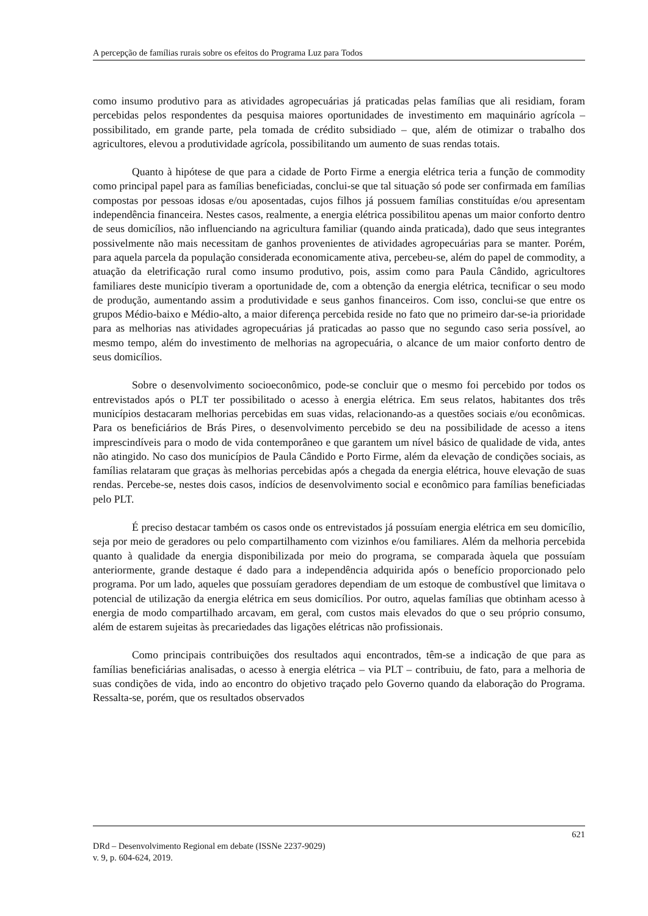A percepção de famílias rurais sobre os efeitos do Programa Luz para Todos
como insumo produtivo para as atividades agropecuárias já praticadas pelas famílias que ali residiam, foram percebidas pelos respondentes da pesquisa maiores oportunidades de investimento em maquinário agrícola – possibilitado, em grande parte, pela tomada de crédito subsidiado – que, além de otimizar o trabalho dos agricultores, elevou a produtividade agrícola, possibilitando um aumento de suas rendas totais.
Quanto à hipótese de que para a cidade de Porto Firme a energia elétrica teria a função de commodity como principal papel para as famílias beneficiadas, conclui-se que tal situação só pode ser confirmada em famílias compostas por pessoas idosas e/ou aposentadas, cujos filhos já possuem famílias constituídas e/ou apresentam independência financeira. Nestes casos, realmente, a energia elétrica possibilitou apenas um maior conforto dentro de seus domicílios, não influenciando na agricultura familiar (quando ainda praticada), dado que seus integrantes possivelmente não mais necessitam de ganhos provenientes de atividades agropecuárias para se manter. Porém, para aquela parcela da população considerada economicamente ativa, percebeu-se, além do papel de commodity, a atuação da eletrificação rural como insumo produtivo, pois, assim como para Paula Cândido, agricultores familiares deste município tiveram a oportunidade de, com a obtenção da energia elétrica, tecnificar o seu modo de produção, aumentando assim a produtividade e seus ganhos financeiros. Com isso, conclui-se que entre os grupos Médio-baixo e Médio-alto, a maior diferença percebida reside no fato que no primeiro dar-se-ia prioridade para as melhorias nas atividades agropecuárias já praticadas ao passo que no segundo caso seria possível, ao mesmo tempo, além do investimento de melhorias na agropecuária, o alcance de um maior conforto dentro de seus domicílios.
Sobre o desenvolvimento socioeconômico, pode-se concluir que o mesmo foi percebido por todos os entrevistados após o PLT ter possibilitado o acesso à energia elétrica. Em seus relatos, habitantes dos três municípios destacaram melhorias percebidas em suas vidas, relacionando-as a questões sociais e/ou econômicas. Para os beneficiários de Brás Pires, o desenvolvimento percebido se deu na possibilidade de acesso a itens imprescindíveis para o modo de vida contemporâneo e que garantem um nível básico de qualidade de vida, antes não atingido. No caso dos municípios de Paula Cândido e Porto Firme, além da elevação de condições sociais, as famílias relataram que graças às melhorias percebidas após a chegada da energia elétrica, houve elevação de suas rendas. Percebe-se, nestes dois casos, indícios de desenvolvimento social e econômico para famílias beneficiadas pelo PLT.
É preciso destacar também os casos onde os entrevistados já possuíam energia elétrica em seu domicílio, seja por meio de geradores ou pelo compartilhamento com vizinhos e/ou familiares. Além da melhoria percebida quanto à qualidade da energia disponibilizada por meio do programa, se comparada àquela que possuíam anteriormente, grande destaque é dado para a independência adquirida após o benefício proporcionado pelo programa. Por um lado, aqueles que possuíam geradores dependiam de um estoque de combustível que limitava o potencial de utilização da energia elétrica em seus domicílios. Por outro, aquelas famílias que obtinham acesso à energia de modo compartilhado arcavam, em geral, com custos mais elevados do que o seu próprio consumo, além de estarem sujeitas às precariedades das ligações elétricas não profissionais.
Como principais contribuições dos resultados aqui encontrados, têm-se a indicação de que para as famílias beneficiárias analisadas, o acesso à energia elétrica – via PLT – contribuiu, de fato, para a melhoria de suas condições de vida, indo ao encontro do objetivo traçado pelo Governo quando da elaboração do Programa. Ressalta-se, porém, que os resultados observados
621
DRd – Desenvolvimento Regional em debate (ISSNe 2237-9029)
v. 9, p. 604-624, 2019.